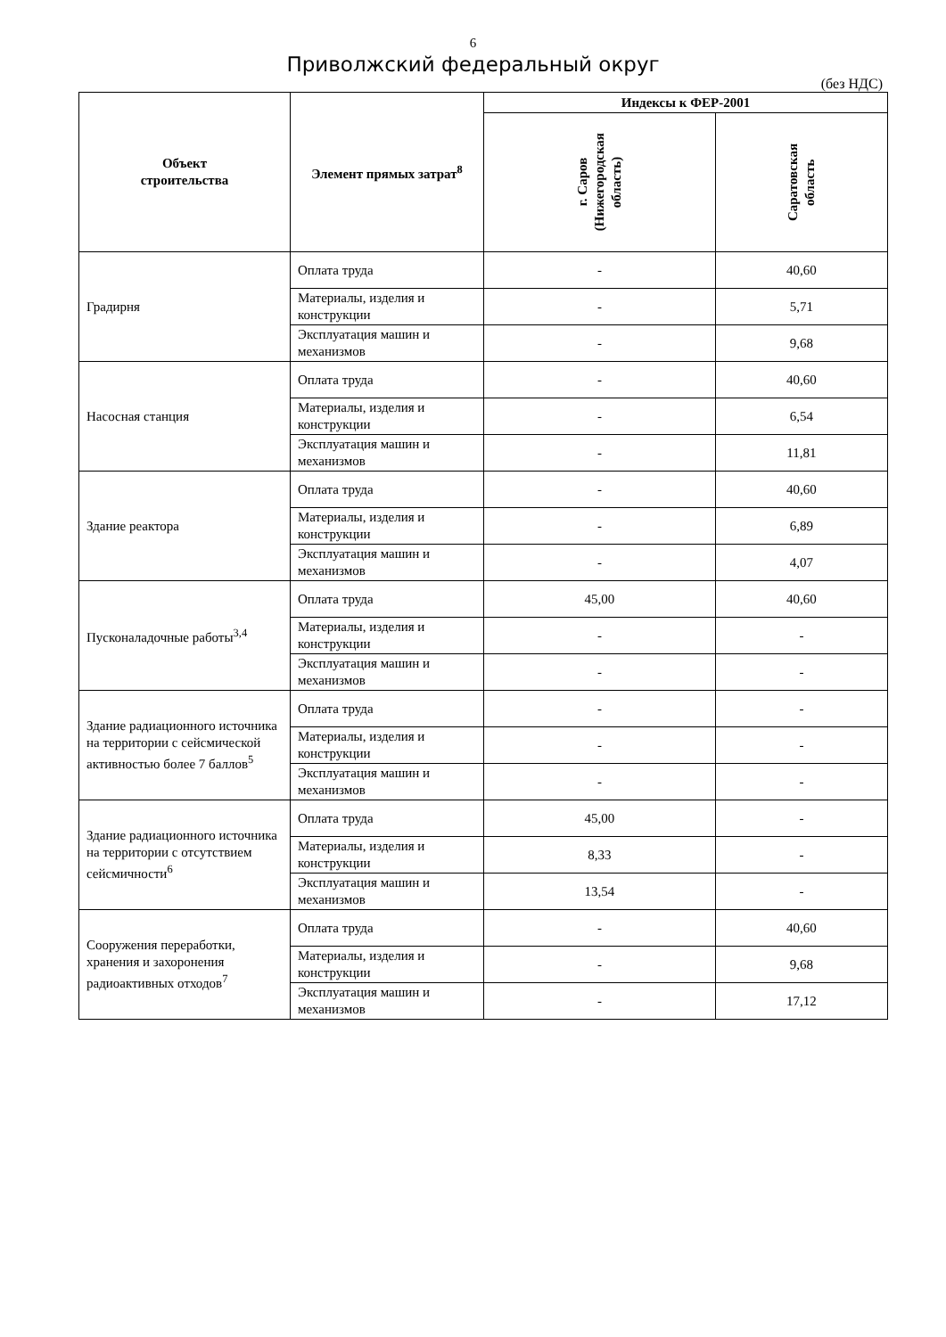6
Приволжский федеральный округ
(без НДС)
| Объект строительства | Элемент прямых затрат<sup>8</sup> | Индексы к ФЕР-2001 | |
| --- | --- | --- | --- |
| | | г. Саров (Нижегородская область) | Саратовская область |
| Градирня | Оплата труда | - | 40,60 |
| | Материалы, изделия и конструкции | - | 5,71 |
| | Эксплуатация машин и механизмов | - | 9,68 |
| Насосная станция | Оплата труда | - | 40,60 |
| | Материалы, изделия и конструкции | - | 6,54 |
| | Эксплуатация машин и механизмов | - | 11,81 |
| Здание реактора | Оплата труда | - | 40,60 |
| | Материалы, изделия и конструкции | - | 6,89 |
| | Эксплуатация машин и механизмов | - | 4,07 |
| Пусконаладочные работы<sup>3,4</sup> | Оплата труда | 45,00 | 40,60 |
| | Материалы, изделия и конструкции | - | - |
| | Эксплуатация машин и механизмов | - | - |
| Здание радиационного источника на территории с сейсмической активностью более 7 баллов<sup>5</sup> | Оплата труда | - | - |
| | Материалы, изделия и конструкции | - | - |
| | Эксплуатация машин и механизмов | - | - |
| Здание радиационного источника на территории с отсутствием сейсмичности<sup>6</sup> | Оплата труда | 45,00 | - |
| | Материалы, изделия и конструкции | 8,33 | - |
| | Эксплуатация машин и механизмов | 13,54 | - |
| Сооружения переработки, хранения и захоронения радиоактивных отходов<sup>7</sup> | Оплата труда | - | 40,60 |
| | Материалы, изделия и конструкции | - | 9,68 |
| | Эксплуатация машин и механизмов | - | 17,12 |